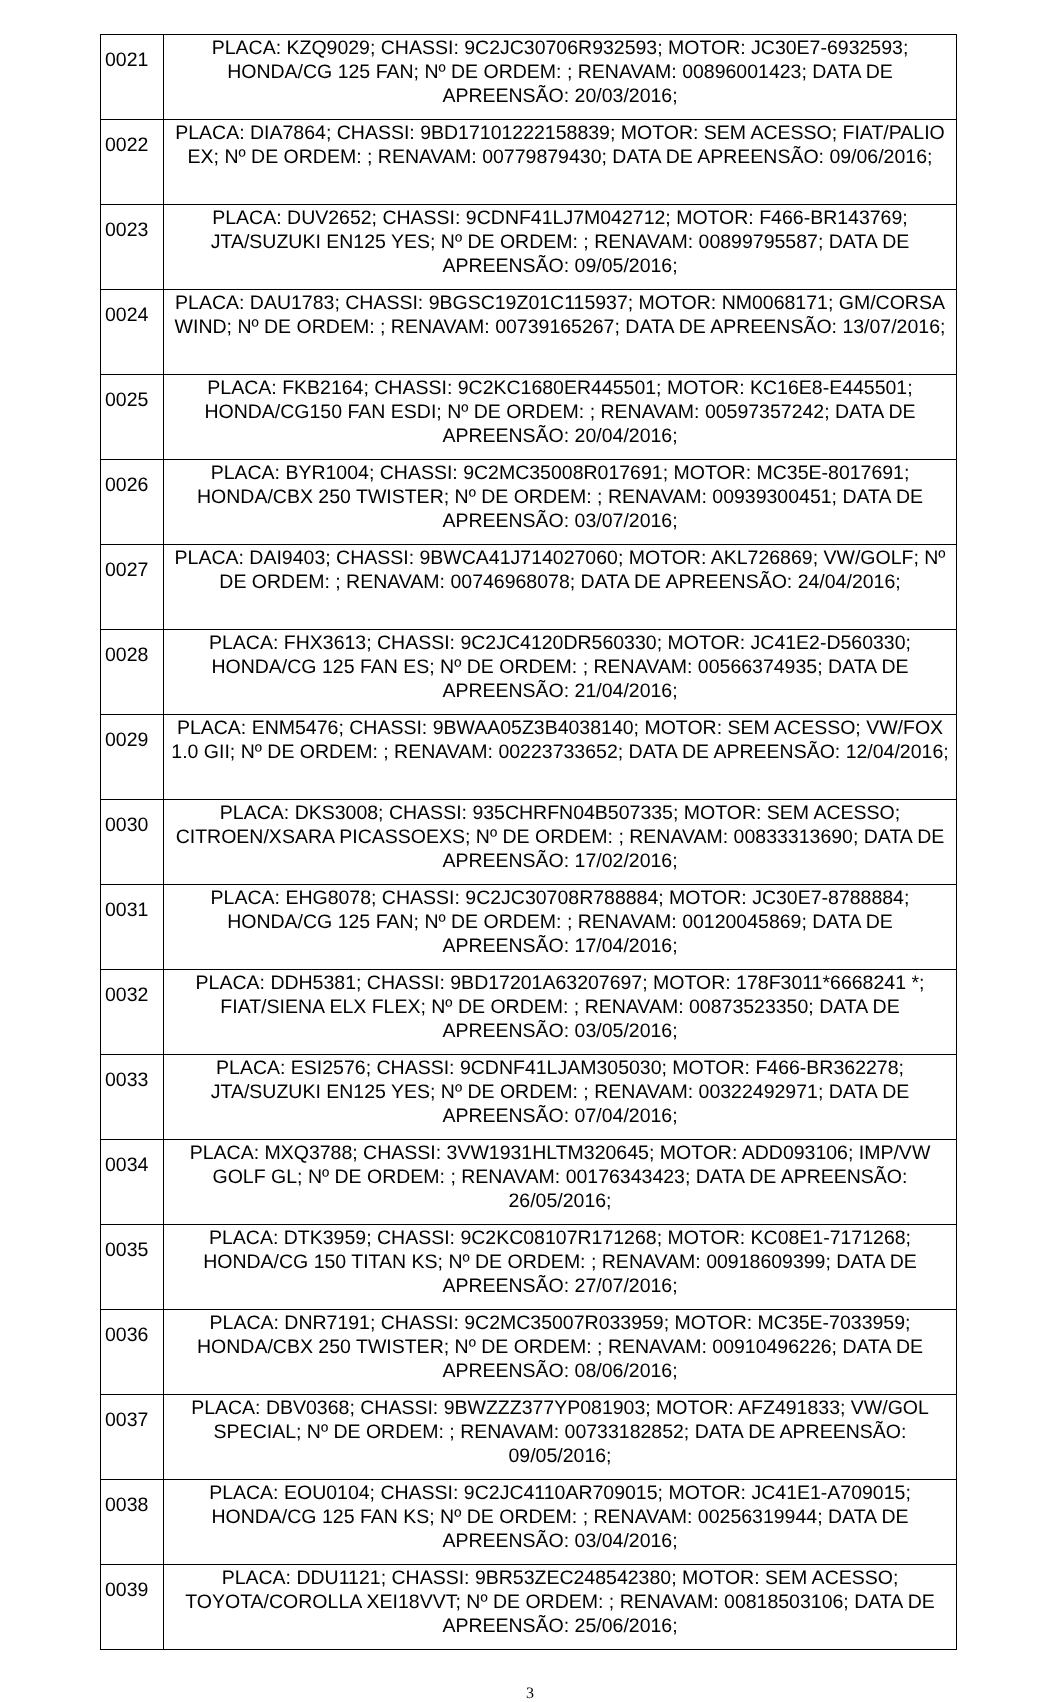| 0021 | PLACA: KZQ9029; CHASSI: 9C2JC30706R932593; MOTOR: JC30E7-6932593; HONDA/CG 125 FAN; Nº DE ORDEM: ; RENAVAM: 00896001423; DATA DE APREENSÃO: 20/03/2016; |
| 0022 | PLACA: DIA7864; CHASSI: 9BD17101222158839; MOTOR: SEM ACESSO; FIAT/PALIO EX; Nº DE ORDEM: ; RENAVAM: 00779879430; DATA DE APREENSÃO: 09/06/2016; |
| 0023 | PLACA: DUV2652; CHASSI: 9CDNF41LJ7M042712; MOTOR: F466-BR143769; JTA/SUZUKI EN125 YES; Nº DE ORDEM: ; RENAVAM: 00899795587; DATA DE APREENSÃO: 09/05/2016; |
| 0024 | PLACA: DAU1783; CHASSI: 9BGSC19Z01C115937; MOTOR: NM0068171; GM/CORSA WIND; Nº DE ORDEM: ; RENAVAM: 00739165267; DATA DE APREENSÃO: 13/07/2016; |
| 0025 | PLACA: FKB2164; CHASSI: 9C2KC1680ER445501; MOTOR: KC16E8-E445501; HONDA/CG150 FAN ESDI; Nº DE ORDEM: ; RENAVAM: 00597357242; DATA DE APREENSÃO: 20/04/2016; |
| 0026 | PLACA: BYR1004; CHASSI: 9C2MC35008R017691; MOTOR: MC35E-8017691; HONDA/CBX 250 TWISTER; Nº DE ORDEM: ; RENAVAM: 00939300451; DATA DE APREENSÃO: 03/07/2016; |
| 0027 | PLACA: DAI9403; CHASSI: 9BWCA41J714027060; MOTOR: AKL726869; VW/GOLF; Nº DE ORDEM: ; RENAVAM: 00746968078; DATA DE APREENSÃO: 24/04/2016; |
| 0028 | PLACA: FHX3613; CHASSI: 9C2JC4120DR560330; MOTOR: JC41E2-D560330; HONDA/CG 125 FAN ES; Nº DE ORDEM: ; RENAVAM: 00566374935; DATA DE APREENSÃO: 21/04/2016; |
| 0029 | PLACA: ENM5476; CHASSI: 9BWAA05Z3B4038140; MOTOR: SEM ACESSO; VW/FOX 1.0 GII; Nº DE ORDEM: ; RENAVAM: 00223733652; DATA DE APREENSÃO: 12/04/2016; |
| 0030 | PLACA: DKS3008; CHASSI: 935CHRFN04B507335; MOTOR: SEM ACESSO; CITROEN/XSARA PICASSOEXS; Nº DE ORDEM: ; RENAVAM: 00833313690; DATA DE APREENSÃO: 17/02/2016; |
| 0031 | PLACA: EHG8078; CHASSI: 9C2JC30708R788884; MOTOR: JC30E7-8788884; HONDA/CG 125 FAN; Nº DE ORDEM: ; RENAVAM: 00120045869; DATA DE APREENSÃO: 17/04/2016; |
| 0032 | PLACA: DDH5381; CHASSI: 9BD17201A63207697; MOTOR: 178F3011*6668241 *; FIAT/SIENA ELX FLEX; Nº DE ORDEM: ; RENAVAM: 00873523350; DATA DE APREENSÃO: 03/05/2016; |
| 0033 | PLACA: ESI2576; CHASSI: 9CDNF41LJAM305030; MOTOR: F466-BR362278; JTA/SUZUKI EN125 YES; Nº DE ORDEM: ; RENAVAM: 00322492971; DATA DE APREENSÃO: 07/04/2016; |
| 0034 | PLACA: MXQ3788; CHASSI: 3VW1931HLTM320645; MOTOR: ADD093106; IMP/VW GOLF GL; Nº DE ORDEM: ; RENAVAM: 00176343423; DATA DE APREENSÃO: 26/05/2016; |
| 0035 | PLACA: DTK3959; CHASSI: 9C2KC08107R171268; MOTOR: KC08E1-7171268; HONDA/CG 150 TITAN KS; Nº DE ORDEM: ; RENAVAM: 00918609399; DATA DE APREENSÃO: 27/07/2016; |
| 0036 | PLACA: DNR7191; CHASSI: 9C2MC35007R033959; MOTOR: MC35E-7033959; HONDA/CBX 250 TWISTER; Nº DE ORDEM: ; RENAVAM: 00910496226; DATA DE APREENSÃO: 08/06/2016; |
| 0037 | PLACA: DBV0368; CHASSI: 9BWZZZ377YP081903; MOTOR: AFZ491833; VW/GOL SPECIAL; Nº DE ORDEM: ; RENAVAM: 00733182852; DATA DE APREENSÃO: 09/05/2016; |
| 0038 | PLACA: EOU0104; CHASSI: 9C2JC4110AR709015; MOTOR: JC41E1-A709015; HONDA/CG 125 FAN KS; Nº DE ORDEM: ; RENAVAM: 00256319944; DATA DE APREENSÃO: 03/04/2016; |
| 0039 | PLACA: DDU1121; CHASSI: 9BR53ZEC248542380; MOTOR: SEM ACESSO; TOYOTA/COROLLA XEI18VVT; Nº DE ORDEM: ; RENAVAM: 00818503106; DATA DE APREENSÃO: 25/06/2016; |
3